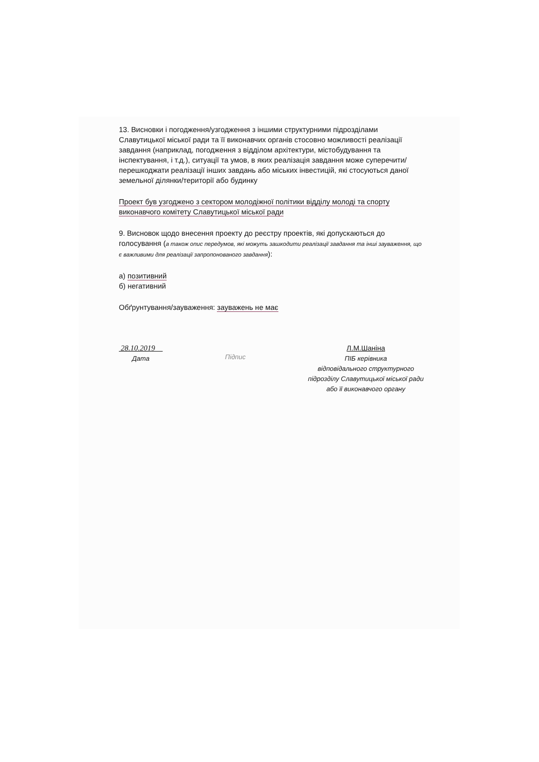13. Висновки і погодження/узгодження з іншими структурними підрозділами Славутицької міської ради та її виконавчих органів стосовно можливості реалізації завдання (наприклад, погодження з відділом архітектури, містобудування та інспектування, і т.д.), ситуації та умов, в яких реалізація завдання може суперечити/перешкоджати реалізації інших завдань або міських інвестицій, які стосуються даної земельної ділянки/території або будинку
Проект був узгоджено з сектором молодіжної політики відділу молоді та спорту виконавчого комітету Славутицької міської ради
9. Висновок щодо внесення проекту до реєстру проектів, які допускаються до голосування (а також опис передумов, які можуть зашкодити реалізації завдання та інші зауваження, що є важливими для реалізації запропонованого завдання):
а) позитивний
б) негативний
Обґрунтування/зауваження: зауважень не має
28.10.2019
Дата
Підпис
Л.М.Шаніна
ПІБ керівника
відповідального структурного
підрозділу Славутицької міської ради
або її виконавчого органу